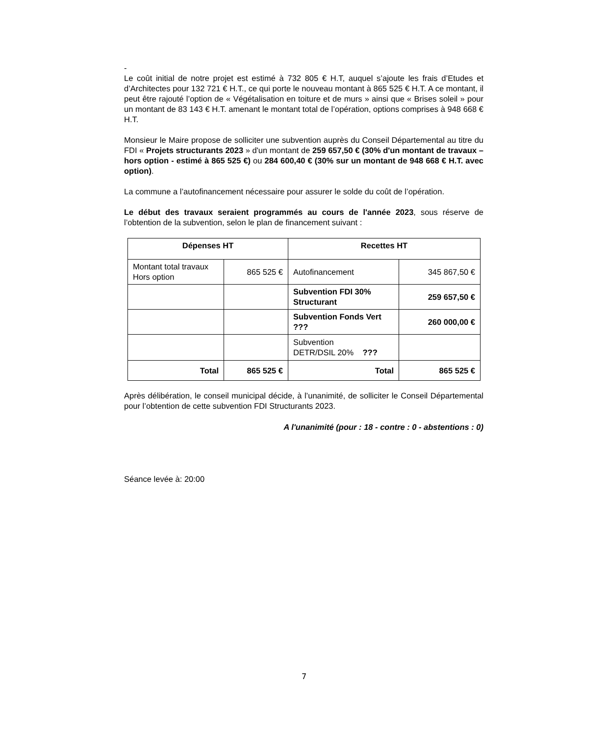-
Le coût initial de notre projet est estimé à 732 805 € H.T, auquel s’ajoute les frais d’Etudes et d’Architectes pour 132 721 € H.T., ce qui porte le nouveau montant à 865 525 € H.T. A ce montant, il peut être rajouté l’option de « Végétalisation en toiture et de murs » ainsi que « Brises soleil » pour un montant de 83 143 € H.T. amenant le montant total de l’opération, options comprises à 948 668 € H.T.
Monsieur le Maire propose de solliciter une subvention auprès du Conseil Départemental au titre du FDI « Projets structurants 2023 » d'un montant de 259 657,50 € (30% d'un montant de travaux – hors option - estimé à 865 525 €) ou 284 600,40 € (30% sur un montant de 948 668 € H.T. avec option).
La commune a l’autofinancement nécessaire pour assurer le solde du coût de l’opération.
Le début des travaux seraient programmés au cours de l'année 2023, sous réserve de l’obtention de la subvention, selon le plan de financement suivant :
| Dépenses HT | | Recettes HT | |
| --- | --- | --- | --- |
| Montant total travaux Hors option | 865 525 € | Autofinancement | 345 867,50 € |
| | | Subvention FDI 30% Structurant | 259 657,50 € |
| | | Subvention Fonds Vert ??? | 260 000,00 € |
| | | Subvention DETR/DSIL 20% ??? | |
| Total | 865 525 € | Total | 865 525 € |
Après délibération, le conseil municipal décide, à l’unanimité, de solliciter le Conseil Départemental pour l’obtention de cette subvention FDI Structurants 2023.
A l'unanimité (pour : 18 - contre : 0 - abstentions : 0)
Séance levée à: 20:00
7